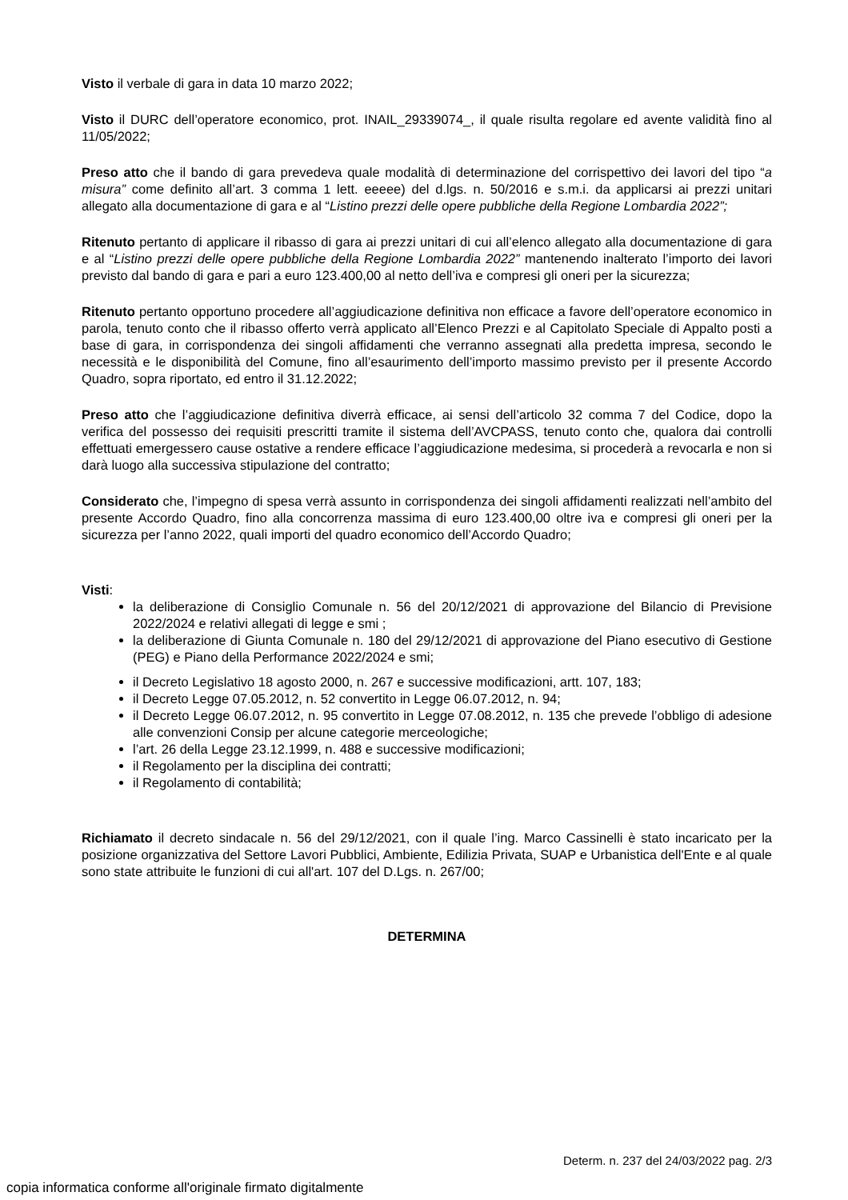Visto il verbale di gara in data 10 marzo 2022;
Visto il DURC dell’operatore economico, prot. INAIL_29339074_, il quale risulta regolare ed avente validità fino al 11/05/2022;
Preso atto che il bando di gara prevedeva quale modalità di determinazione del corrispettivo dei lavori del tipo “a misura” come definito all’art. 3 comma 1 lett. eeeee) del d.lgs. n. 50/2016 e s.m.i. da applicarsi ai prezzi unitari allegato alla documentazione di gara e al “Listino prezzi delle opere pubbliche della Regione Lombardia 2022”;
Ritenuto pertanto di applicare il ribasso di gara ai prezzi unitari di cui all’elenco allegato alla documentazione di gara e al “Listino prezzi delle opere pubbliche della Regione Lombardia 2022” mantenendo inalterato l’importo dei lavori previsto dal bando di gara e pari a euro 123.400,00 al netto dell’iva e compresi gli oneri per la sicurezza;
Ritenuto pertanto opportuno procedere all’aggiudicazione definitiva non efficace a favore dell’operatore economico in parola, tenuto conto che il ribasso offerto verrà applicato all’Elenco Prezzi e al Capitolato Speciale di Appalto posti a base di gara, in corrispondenza dei singoli affidamenti che verranno assegnati alla predetta impresa, secondo le necessità e le disponibilità del Comune, fino all’esaurimento dell’importo massimo previsto per il presente Accordo Quadro, sopra riportato, ed entro il 31.12.2022;
Preso atto che l’aggiudicazione definitiva diverrà efficace, ai sensi dell’articolo 32 comma 7 del Codice, dopo la verifica del possesso dei requisiti prescritti tramite il sistema dell’AVCPASS, tenuto conto che, qualora dai controlli effettuati emergessero cause ostative a rendere efficace l’aggiudicazione medesima, si procederà a revocarla e non si darà luogo alla successiva stipulazione del contratto;
Considerato che, l’impegno di spesa verrà assunto in corrispondenza dei singoli affidamenti realizzati nell’ambito del presente Accordo Quadro, fino alla concorrenza massima di euro 123.400,00 oltre iva e compresi gli oneri per la sicurezza per l’anno 2022, quali importi del quadro economico dell’Accordo Quadro;
Visti:
la deliberazione di Consiglio Comunale n. 56 del 20/12/2021 di approvazione del Bilancio di Previsione 2022/2024 e relativi allegati di legge e smi ;
la deliberazione di Giunta Comunale n. 180 del 29/12/2021 di approvazione del Piano esecutivo di Gestione (PEG) e Piano della Performance 2022/2024 e smi;
il Decreto Legislativo 18 agosto 2000, n. 267 e successive modificazioni, artt. 107, 183;
il Decreto Legge 07.05.2012, n. 52 convertito in Legge 06.07.2012, n. 94;
il Decreto Legge 06.07.2012, n. 95 convertito in Legge 07.08.2012, n. 135 che prevede l’obbligo di adesione alle convenzioni Consip per alcune categorie merceologiche;
l’art. 26 della Legge 23.12.1999, n. 488 e successive modificazioni;
il Regolamento per la disciplina dei contratti;
il Regolamento di contabilità;
Richiamato il decreto sindacale n. 56 del 29/12/2021, con il quale l’ing. Marco Cassinelli è stato incaricato per la posizione organizzativa del Settore Lavori Pubblici, Ambiente, Edilizia Privata, SUAP e Urbanistica dell'Ente e al quale sono state attribuite le funzioni di cui all'art. 107 del D.Lgs. n. 267/00;
DETERMINA
Determ. n. 237 del 24/03/2022 pag. 2/3
copia informatica conforme all'originale firmato digitalmente